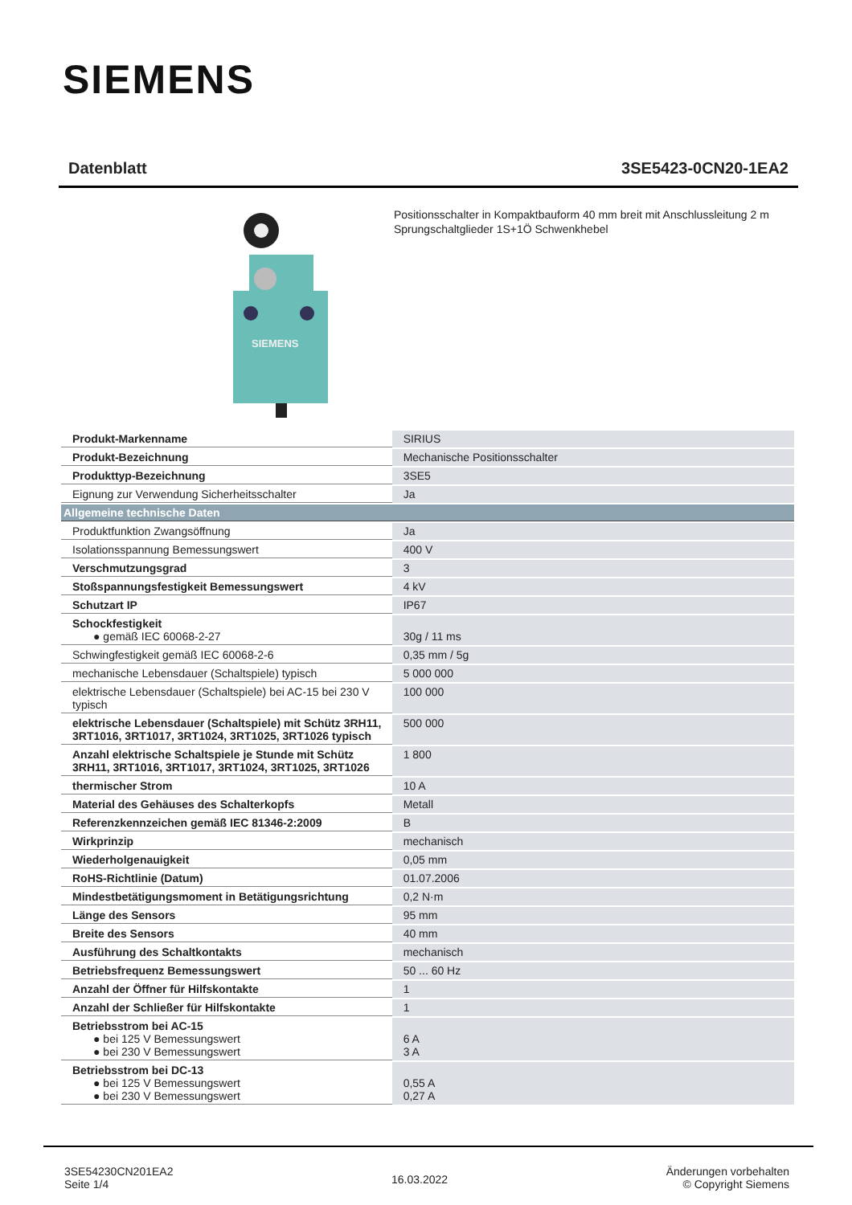SIEMENS
Datenblatt 3SE5423-0CN20-1EA2
SIEMENS
Positionsschalter in Kompaktbauform 40 mm breit mit Anschlussleitung 2 m Sprungschaltglieder 1S+1Ö Schwenkhebel
| Produkt-Markenname | SIRIUS |
| Produkt-Bezeichnung | Mechanische Positionsschalter |
| Produkttyp-Bezeichnung | 3SE5 |
| Eignung zur Verwendung Sicherheitsschalter | Ja |
| Allgemeine technische Daten | |
| Produktfunktion Zwangsöffnung | Ja |
| Isolationsspannung Bemessungswert | 400 V |
| Verschmutzungsgrad | 3 |
| Stoßspannungsfestigkeit Bemessungswert | 4 kV |
| Schutzart IP | IP67 |
| Schockfestigkeit ● gemäß IEC 60068-2-27 | 30g / 11 ms |
| Schwingfestigkeit gemäß IEC 60068-2-6 | 0,35 mm / 5g |
| mechanische Lebensdauer (Schaltspiele) typisch | 5 000 000 |
| elektrische Lebensdauer (Schaltspiele) bei AC-15 bei 230 V typisch | 100 000 |
| elektrische Lebensdauer (Schaltspiele) mit Schütz 3RH11, 3RT1016, 3RT1017, 3RT1024, 3RT1025, 3RT1026 typisch | 500 000 |
| Anzahl elektrische Schaltspiele je Stunde mit Schütz 3RH11, 3RT1016, 3RT1017, 3RT1024, 3RT1025, 3RT1026 | 1 800 |
| thermischer Strom | 10 A |
| Material des Gehäuses des Schalterkopfs | Metall |
| Referenzkennzeichen gemäß IEC 81346-2:2009 | B |
| Wirkprinzip | mechanisch |
| Wiederholgenauigkeit | 0,05 mm |
| RoHS-Richtlinie (Datum) | 01.07.2006 |
| Mindestbetätigungsmoment in Betätigungsrichtung | 0,2 N·m |
| Länge des Sensors | 95 mm |
| Breite des Sensors | 40 mm |
| Ausführung des Schaltkontakts | mechanisch |
| Betriebsfrequenz Bemessungswert | 50 ... 60 Hz |
| Anzahl der Öffner für Hilfskontakte | 1 |
| Anzahl der Schließer für Hilfskontakte | 1 |
| Betriebsstrom bei AC-15 ● bei 125 V Bemessungswert ● bei 230 V Bemessungswert | 6 A 3 A |
| Betriebsstrom bei DC-13 ● bei 125 V Bemessungswert ● bei 230 V Bemessungswert | 0,55 A 0,27 A |
3SE54230CN201EA2
Seite 1/4
16.03.2022
Änderungen vorbehalten
© Copyright Siemens